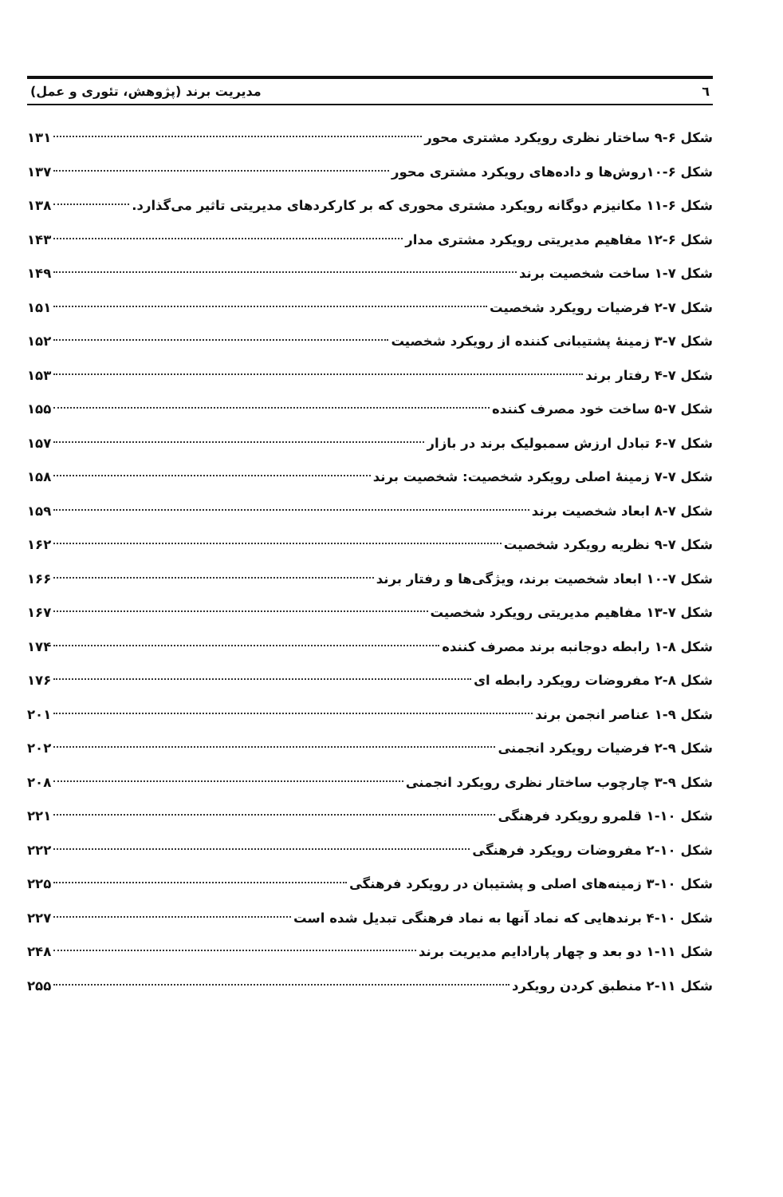٦ مدیریت برند (پژوهش، تئوری و عمل)
شکل ۶-۹ ساختار نظری رویکرد مشتری محور ۱۳۱
شکل ۶-۱۰روش‌ها و داده‌های رویکرد مشتری محور ۱۳۷
شکل ۶-۱۱ مکانیزم دوگانه رویکرد مشتری محوری که بر کارکردهای مدیریتی تاثیر می‌گذارد. ۱۳۸
شکل ۶-۱۲ مفاهیم مدیریتی رویکرد مشتری مدار ۱۴۳
شکل ۷-۱ ساخت شخصیت برند ۱۴۹
شکل ۷-۲ فرضیات رویکرد شخصیت ۱۵۱
شکل ۷-۳ زمینهٔ پشتیبانی کننده از رویکرد شخصیت ۱۵۲
شکل ۷-۴ رفتار برند ۱۵۳
شکل ۷-۵ ساخت خود مصرف کننده ۱۵۵
شکل ۷-۶ تبادل ارزش سمبولیک برند در بازار ۱۵۷
شکل ۷-۷ زمینهٔ اصلی رویکرد شخصیت: شخصیت برند ۱۵۸
شکل ۷-۸ ابعاد شخصیت برند ۱۵۹
شکل ۷-۹ نظریه رویکرد شخصیت ۱۶۲
شکل ۷-۱۰ ابعاد شخصیت برند، ویژگی‌ها و رفتار برند ۱۶۶
شکل ۷-۱۳ مفاهیم مدیریتی رویکرد شخصیت ۱۶۷
شکل ۸-۱ رابطه دوجانبه برند مصرف کننده ۱۷۴
شکل ۸-۲ مفروضات رویکرد رابطه ای ۱۷۶
شکل ۹-۱ عناصر انجمن برند ۲۰۱
شکل ۹-۲ فرضیات رویکرد انجمنی ۲۰۲
شکل ۹-۳ چارچوب ساختار نظری رویکرد انجمنی ۲۰۸
شکل ۱۰-۱ قلمرو رویکرد فرهنگی ۲۲۱
شکل ۱۰-۲ مفروضات رویکرد فرهنگی ۲۲۲
شکل ۱۰-۳ زمینه‌های اصلی و پشتیبان در رویکرد فرهنگی ۲۲۵
شکل ۱۰-۴ برندهایی که نماد آنها به نماد فرهنگی تبدیل شده است ۲۲۷
شکل ۱۱-۱ دو بعد و چهار پارادایم مدیریت برند ۲۴۸
شکل ۱۱-۲ منطبق کردن رویکرد ۲۵۵